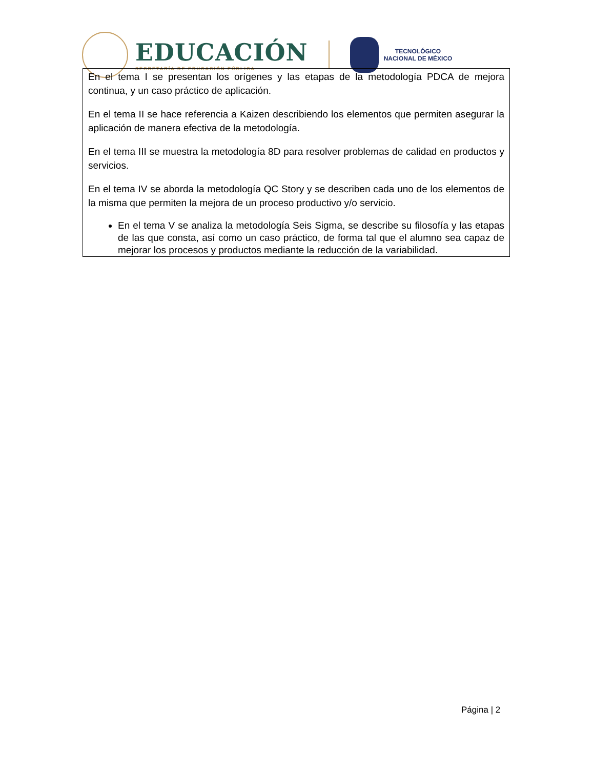EDUCACIÓN
SECRETARÍA DE EDUCACIÓN PÚBLICA
TECNOLÓGICO
NACIONAL DE MÉXICO
En el tema I se presentan los orígenes y las etapas de la metodología PDCA de mejora continua, y un caso práctico de aplicación.
En el tema II se hace referencia a Kaizen describiendo los elementos que permiten asegurar la aplicación de manera efectiva de la metodología.
En el tema III se muestra la metodología 8D para resolver problemas de calidad en productos y servicios.
En el tema IV se aborda la metodología QC Story y se describen cada uno de los elementos de la misma que permiten la mejora de un proceso productivo y/o servicio.
En el tema V se analiza la metodología Seis Sigma, se describe su filosofía y las etapas de las que consta, así como un caso práctico, de forma tal que el alumno sea capaz de mejorar los procesos y productos mediante la reducción de la variabilidad.
Página | 2